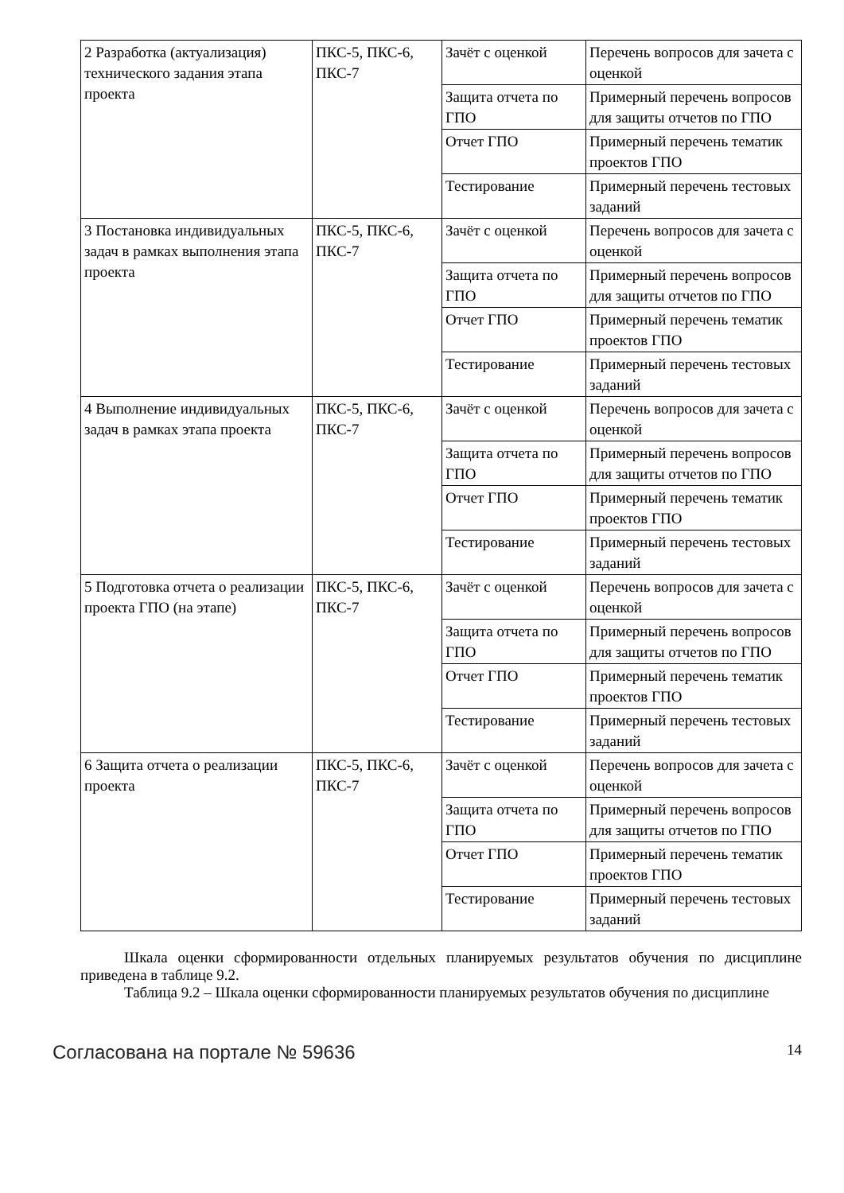| 2 Разработка (актуализация) технического задания этапа проекта | ПКС-5, ПКС-6, ПКС-7 | Зачёт с оценкой | Перечень вопросов для зачета с оценкой |
| | | Защита отчета по ГПО | Примерный перечень вопросов для защиты отчетов по ГПО |
| | | Отчет ГПО | Примерный перечень тематик проектов ГПО |
| | | Тестирование | Примерный перечень тестовых заданий |
| 3 Постановка индивидуальных задач в рамках выполнения этапа проекта | ПКС-5, ПКС-6, ПКС-7 | Зачёт с оценкой | Перечень вопросов для зачета с оценкой |
| | | Защита отчета по ГПО | Примерный перечень вопросов для защиты отчетов по ГПО |
| | | Отчет ГПО | Примерный перечень тематик проектов ГПО |
| | | Тестирование | Примерный перечень тестовых заданий |
| 4 Выполнение индивидуальных задач в рамках этапа проекта | ПКС-5, ПКС-6, ПКС-7 | Зачёт с оценкой | Перечень вопросов для зачета с оценкой |
| | | Защита отчета по ГПО | Примерный перечень вопросов для защиты отчетов по ГПО |
| | | Отчет ГПО | Примерный перечень тематик проектов ГПО |
| | | Тестирование | Примерный перечень тестовых заданий |
| 5 Подготовка отчета о реализации проекта ГПО (на этапе) | ПКС-5, ПКС-6, ПКС-7 | Зачёт с оценкой | Перечень вопросов для зачета с оценкой |
| | | Защита отчета по ГПО | Примерный перечень вопросов для защиты отчетов по ГПО |
| | | Отчет ГПО | Примерный перечень тематик проектов ГПО |
| | | Тестирование | Примерный перечень тестовых заданий |
| 6 Защита отчета о реализации проекта | ПКС-5, ПКС-6, ПКС-7 | Зачёт с оценкой | Перечень вопросов для зачета с оценкой |
| | | Защита отчета по ГПО | Примерный перечень вопросов для защиты отчетов по ГПО |
| | | Отчет ГПО | Примерный перечень тематик проектов ГПО |
| | | Тестирование | Примерный перечень тестовых заданий |
Шкала оценки сформированности отдельных планируемых результатов обучения по дисциплине приведена в таблице 9.2.
Таблица 9.2 – Шкала оценки сформированности планируемых результатов обучения по дисциплине
Согласована на портале № 59636 14